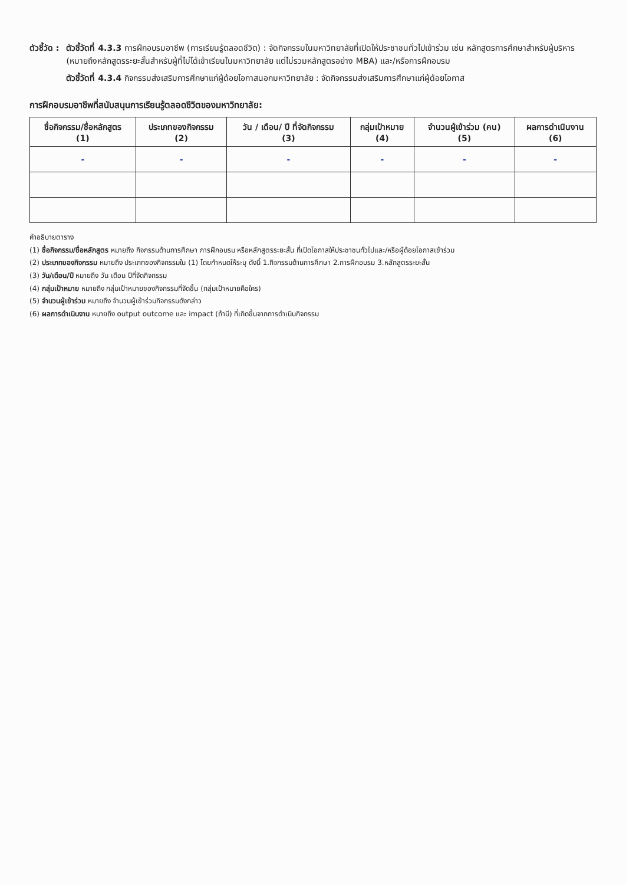ตัวชี้วัด : ตัวชี้วัดที่ 4.3.3 การฝึกอบรมอาชีพ (การเรียนรู้ตลอดชีวิต) : จัดกิจกรรมในมหาวิทยาลัยที่เปิดให้ประชาชนทั่วไปเข้าร่วม เช่น หลักสูตรการศึกษาสำหรับผู้บริหาร (หมายถึงหลักสูตรระยะสั้นสำหรับผู้ที่ไม่ได้เข้าเรียนในมหาวิทยาลัย แต่ไม่รวมหลักสูตรอย่าง MBA) และ/หรือการฝึกอบรม
ตัวชี้วัดที่ 4.3.4 กิจกรรมส่งเสริมการศึกษาแก่ผู้ด้อยโอกาสนอกมหาวิทยาลัย : จัดกิจกรรมส่งเสริมการศึกษาแก่ผู้ด้อยโอกาส
การฝึกอบรมอาชีพที่สนับสนุนการเรียนรู้ตลอดชีวิตของมหาวิทยาลัย:
| ชื่อกิจกรรม/ชื่อหลักสูตร (1) | ประเภทของกิจกรรม (2) | วัน / เดือน/ ปี ที่จัดกิจกรรม (3) | กลุ่มเป้าหมาย (4) | จำนวนผู้เข้าร่วม (คน) (5) | ผลการดำเนินงาน (6) |
| --- | --- | --- | --- | --- | --- |
| - | - | - | - | - | - |
คำอธิบายตาราง
(1) ชื่อกิจกรรม/ชื่อหลักสูตร หมายถึง กิจกรรมด้านการศึกษา การฝึกอบรม หรือหลักสูตรระยะสั้น ที่เปิดโอกาสให้ประชาชนทั่วไปและ/หรือผู้ด้อยโอกาสเข้าร่วม
(2) ประเภทของกิจกรรม หมายถึง ประเภทของกิจกรรมใน (1) โดยกำหนดให้ระบุ ดังนี้ 1.กิจกรรมด้านการศึกษา 2.การฝึกอบรม 3.หลักสูตรระยะสั้น
(3) วัน/เดือน/ปี หมายถึง วัน เดือน ปีที่จัดกิจกรรม
(4) กลุ่มเป้าหมาย หมายถึง กลุ่มเป้าหมายของกิจกรรมที่จัดขึ้น (กลุ่มเป้าหมายคือใคร)
(5) จำนวนผู้เข้าร่วม หมายถึง จำนวนผู้เข้าร่วมกิจกรรมดังกล่าว
(6) ผลการดำเนินงาน หมายถึง output outcome และ impact (ถ้ามี) ที่เกิดขึ้นจากการดำเนินกิจกรรม